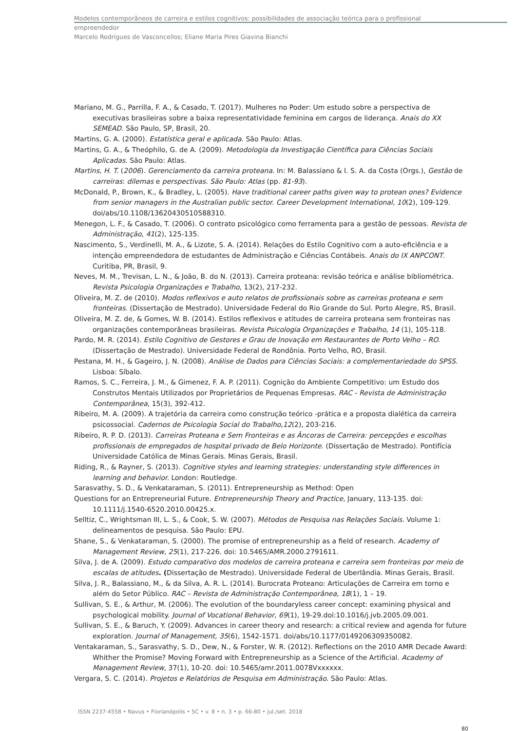Modelos contemporâneos de carreira e estilos cognitivos: possibilidades de associação teórica para o profissional
empreendedor
Marcelo Rodrigues de Vasconcellos; Eliane Maria Pires Giavina Bianchi
Mariano, M. G., Parrilla, F. A., & Casado, T. (2017). Mulheres no Poder: Um estudo sobre a perspectiva de executivas brasileiras sobre a baixa representatividade feminina em cargos de liderança. Anais do XX SEMEAD. São Paulo, SP, Brasil, 20.
Martins, G. A. (2000). Estatística geral e aplicada. São Paulo: Atlas.
Martins, G. A., & Theóphilo, G. de A. (2009). Metodologia da Investigação Científica para Ciências Sociais Aplicadas. São Paulo: Atlas.
Martins, H. T. (2006). Gerenciamento da carreira proteana. In: M. Balassiano & I. S. A. da Costa (Orgs.), Gestão de carreiras: dilemas e perspectivas. São Paulo: Atlas (pp. 81-93).
McDonald, P., Brown, K., & Bradley, L. (2005). Have traditional career paths given way to protean ones? Evidence from senior managers in the Australian public sector. Career Development International, 10(2), 109-129. doi/abs/10.1108/13620430510588310.
Menegon, L. F., & Casado, T. (2006). O contrato psicológico como ferramenta para a gestão de pessoas. Revista de Administração, 41(2), 125-135.
Nascimento, S., Verdinelli, M. A., & Lizote, S. A. (2014). Relações do Estilo Cognitivo com a auto-eficiência e a intenção empreendedora de estudantes de Administração e Ciências Contábeis. Anais do IX ANPCONT. Curitiba, PR, Brasil, 9.
Neves, M. M., Trevisan, L. N., & João, B. do N. (2013). Carreira proteana: revisão teórica e análise bibliométrica. Revista Psicologia Organizações e Trabalho, 13(2), 217-232.
Oliveira, M. Z. de (2010). Modos reflexivos e auto relatos de profissionais sobre as carreiras proteana e sem fronteiras. (Dissertação de Mestrado). Universidade Federal do Rio Grande do Sul. Porto Alegre, RS, Brasil.
Oliveira, M. Z. de, & Gomes, W. B. (2014). Estilos reflexivos e atitudes de carreira proteana sem fronteiras nas organizações contemporâneas brasileiras. Revista Psicologia Organizações e Trabalho, 14 (1), 105-118.
Pardo, M. R. (2014). Estilo Cognitivo de Gestores e Grau de Inovação em Restaurantes de Porto Velho – RO. (Dissertação de Mestrado). Universidade Federal de Rondônia. Porto Velho, RO, Brasil.
Pestana, M. H., & Gageiro, J. N. (2008). Análise de Dados para Ciências Sociais: a complementariedade do SPSS. Lisboa: Síbalo.
Ramos, S. C., Ferreira, J. M., & Gimenez, F. A. P. (2011). Cognição do Ambiente Competitivo: um Estudo dos Construtos Mentais Utilizados por Proprietários de Pequenas Empresas. RAC - Revista de Administração Contemporânea, 15(3), 392-412.
Ribeiro, M. A. (2009). A trajetória da carreira como construção teórico -prática e a proposta dialética da carreira psicossocial. Cadernos de Psicologia Social do Trabalho,12(2), 203-216.
Ribeiro, R. P. D. (2013). Carreiras Proteana e Sem Fronteiras e as Âncoras de Carreira: percepções e escolhas profissionais de empregados de hospital privado de Belo Horizonte. (Dissertação de Mestrado). Pontifícia Universidade Católica de Minas Gerais. Minas Gerais, Brasil.
Riding, R., & Rayner, S. (2013). Cognitive styles and learning strategies: understanding style differences in learning and behavior. London: Routledge.
Sarasvathy, S. D., & Venkataraman, S. (2011). Entrepreneurship as Method: Open
Questions for an Entrepreneurial Future. Entrepreneurship Theory and Practice, January, 113-135. doi: 10.1111/j.1540-6520.2010.00425.x.
Selltiz, C., Wrightsman III, L. S., & Cook, S. W. (2007). Métodos de Pesquisa nas Relações Sociais. Volume 1: delineamentos de pesquisa. São Paulo: EPU.
Shane, S., & Venkataraman, S. (2000). The promise of entrepreneurship as a field of research. Academy of Management Review, 25(1), 217-226. doi: 10.5465/AMR.2000.2791611.
Silva, J. de A. (2009). Estudo comparativo dos modelos de carreira proteana e carreira sem fronteiras por meio de escalas de atitudes. (Dissertação de Mestrado). Universidade Federal de Uberlândia. Minas Gerais, Brasil.
Silva, J. R., Balassiano, M., & da Silva, A. R. L. (2014). Burocrata Proteano: Articulações de Carreira em torno e além do Setor Público. RAC – Revista de Administração Contemporânea, 18(1), 1 – 19.
Sullivan, S. E., & Arthur, M. (2006). The evolution of the boundaryless career concept: examining physical and psychological mobility. Journal of Vocational Behavior, 69(1), 19-29.doi:10.1016/j.jvb.2005.09.001.
Sullivan, S. E., & Baruch, Y. (2009). Advances in career theory and research: a critical review and agenda for future exploration. Journal of Management, 35(6), 1542-1571. doi/abs/10.1177/0149206309350082.
Ventakaraman, S., Sarasvathy, S. D., Dew, N., & Forster, W. R. (2012). Reflections on the 2010 AMR Decade Award: Whither the Promise? Moving Forward with Entrepreneurship as a Science of the Artificial. Academy of Management Review, 37(1), 10-20. doi: 10.5465/amr.2011.0078Vxxxxxx.
Vergara, S. C. (2014). Projetos e Relatórios de Pesquisa em Administração. São Paulo: Atlas.
ISSN 2237-4558 • Navus • Florianópolis • SC • v. 8 • n. 3 • p. 66-80 • jul./set. 2018
80